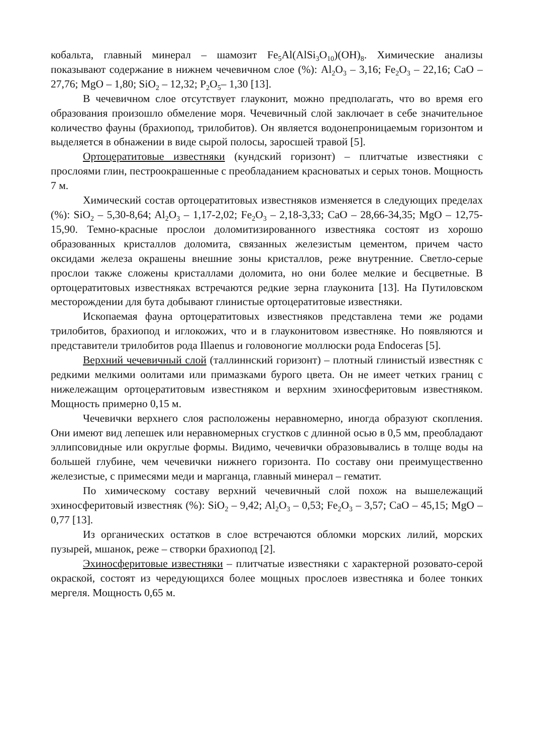кобальта, главный минерал – шамозит Fe<sub>5</sub>Al(AlSi<sub>3</sub>O<sub>10</sub>)(OH)<sub>8</sub>. Химические анализы показывают содержание в нижнем чечевичном слое (%): Al<sub>2</sub>O<sub>3</sub> – 3,16; Fe<sub>2</sub>O<sub>3</sub> – 22,16; CaO – 27,76; MgO – 1,80; SiO<sub>2</sub> – 12,32; P<sub>2</sub>O<sub>5</sub>– 1,30 [13].
В чечевичном слое отсутствует глауконит, можно предполагать, что во время его образования произошло обмеление моря. Чечевичный слой заключает в себе значительное количество фауны (брахиопод, трилобитов). Он является водонепроницаемым горизонтом и выделяется в обнажении в виде сырой полосы, заросшей травой [5].
Ортоцератитовые известняки (кундский горизонт) – плитчатые известняки с прослоями глин, пестроокрашенные с преобладанием красноватых и серых тонов. Мощность 7 м.
Химический состав ортоцератитовых известняков изменяется в следующих пределах (%): SiO<sub>2</sub> – 5,30-8,64; Al<sub>2</sub>O<sub>3</sub> – 1,17-2,02; Fe<sub>2</sub>O<sub>3</sub> – 2,18-3,33; CaO – 28,66-34,35; MgO – 12,75-15,90. Темно-красные прослои доломитизированного известняка состоят из хорошо образованных кристаллов доломита, связанных железистым цементом, причем часто оксидами железа окрашены внешние зоны кристаллов, реже внутренние. Светло-серые прослои также сложены кристаллами доломита, но они более мелкие и бесцветные. В ортоцератитовых известняках встречаются редкие зерна глауконита [13]. На Путиловском месторождении для бута добывают глинистые ортоцератитовые известняки.
Ископаемая фауна ортоцератитовых известняков представлена теми же родами трилобитов, брахиопод и иглокожих, что и в глауконитовом известняке. Но появляются и представители трилобитов рода Illaenus и головоногие моллюски рода Endoceras [5].
Верхний чечевичный слой (таллиннский горизонт) – плотный глинистый известняк с редкими мелкими оолитами или примазками бурого цвета. Он не имеет четких границ с нижележащим ортоцератитовым известняком и верхним эхиносферитовым известняком. Мощность примерно 0,15 м.
Чечевички верхнего слоя расположены неравномерно, иногда образуют скопления. Они имеют вид лепешек или неравномерных сгустков с длинной осью в 0,5 мм, преобладают эллипсовидные или округлые формы. Видимо, чечевички образовывались в толще воды на большей глубине, чем чечевички нижнего горизонта. По составу они преимущественно железистые, с примесями меди и марганца, главный минерал – гематит.
По химическому составу верхний чечевичный слой похож на вышележащий эхиносферитовый известняк (%): SiO<sub>2</sub> – 9,42; Al<sub>2</sub>O<sub>3</sub> – 0,53; Fe<sub>2</sub>O<sub>3</sub> – 3,57; CaO – 45,15; MgO – 0,77 [13].
Из органических остатков в слое встречаются обломки морских лилий, морских пузырей, мшанок, реже – створки брахиопод [2].
Эхиносферитовые известняки – плитчатые известняки с характерной розовато-серой окраской, состоят из чередующихся более мощных прослоев известняка и более тонких мергеля. Мощность 0,65 м.